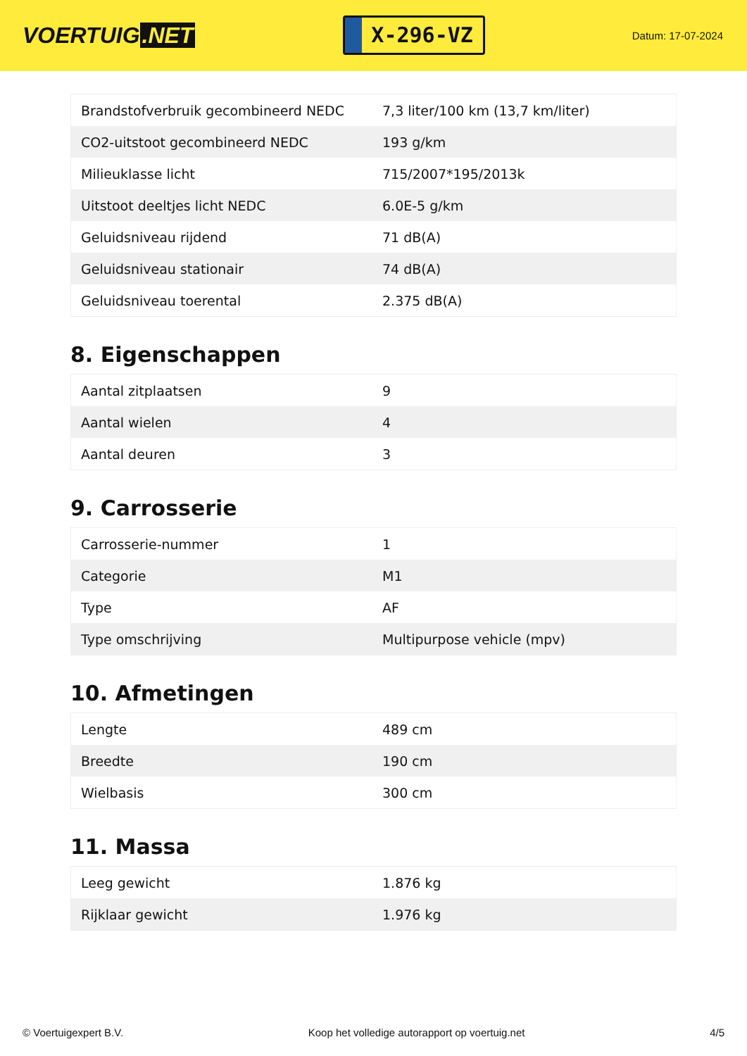VOERTUIG.NET
X-296-VZ
Datum: 17-07-2024
| Brandstofverbruik gecombineerd NEDC | 7,3 liter/100 km (13,7 km/liter) |
| CO2-uitstoot gecombineerd NEDC | 193 g/km |
| Milieuklasse licht | 715/2007*195/2013k |
| Uitstoot deeltjes licht NEDC | 6.0E-5 g/km |
| Geluidsniveau rijdend | 71 dB(A) |
| Geluidsniveau stationair | 74 dB(A) |
| Geluidsniveau toerental | 2.375 dB(A) |
8. Eigenschappen
| Aantal zitplaatsen | 9 |
| Aantal wielen | 4 |
| Aantal deuren | 3 |
9. Carrosserie
| Carrosserie-nummer | 1 |
| Categorie | M1 |
| Type | AF |
| Type omschrijving | Multipurpose vehicle (mpv) |
10. Afmetingen
| Lengte | 489 cm |
| Breedte | 190 cm |
| Wielbasis | 300 cm |
11. Massa
| Leeg gewicht | 1.876 kg |
| Rijklaar gewicht | 1.976 kg |
© Voertuigexpert B.V. Koop het volledige autorapport op voertuig.net 4/5